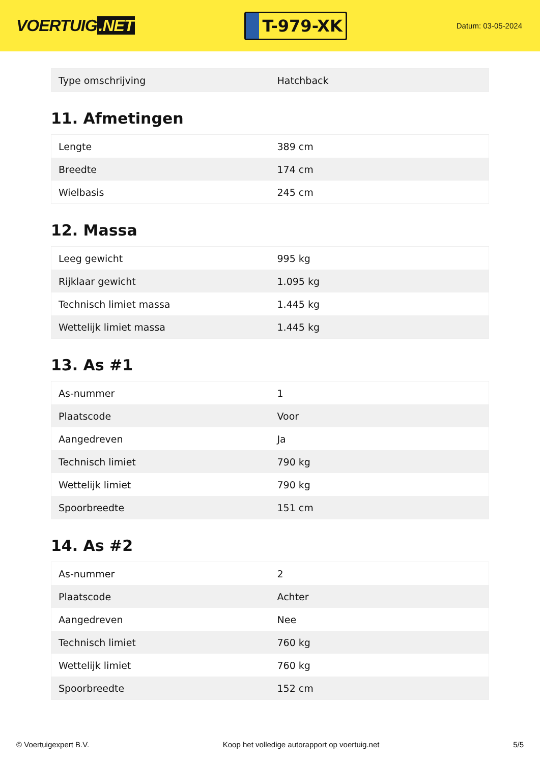VOERTUIG.NET
T-979-XK
Datum: 03-05-2024
| Type omschrijving | Hatchback |
11. Afmetingen
| Lengte | 389 cm |
| Breedte | 174 cm |
| Wielbasis | 245 cm |
12. Massa
| Leeg gewicht | 995 kg |
| Rijklaar gewicht | 1.095 kg |
| Technisch limiet massa | 1.445 kg |
| Wettelijk limiet massa | 1.445 kg |
13. As #1
| As-nummer | 1 |
| Plaatscode | Voor |
| Aangedreven | Ja |
| Technisch limiet | 790 kg |
| Wettelijk limiet | 790 kg |
| Spoorbreedte | 151 cm |
14. As #2
| As-nummer | 2 |
| Plaatscode | Achter |
| Aangedreven | Nee |
| Technisch limiet | 760 kg |
| Wettelijk limiet | 760 kg |
| Spoorbreedte | 152 cm |
© Voertuigexpert B.V. Koop het volledige autorapport op voertuig.net 5/5